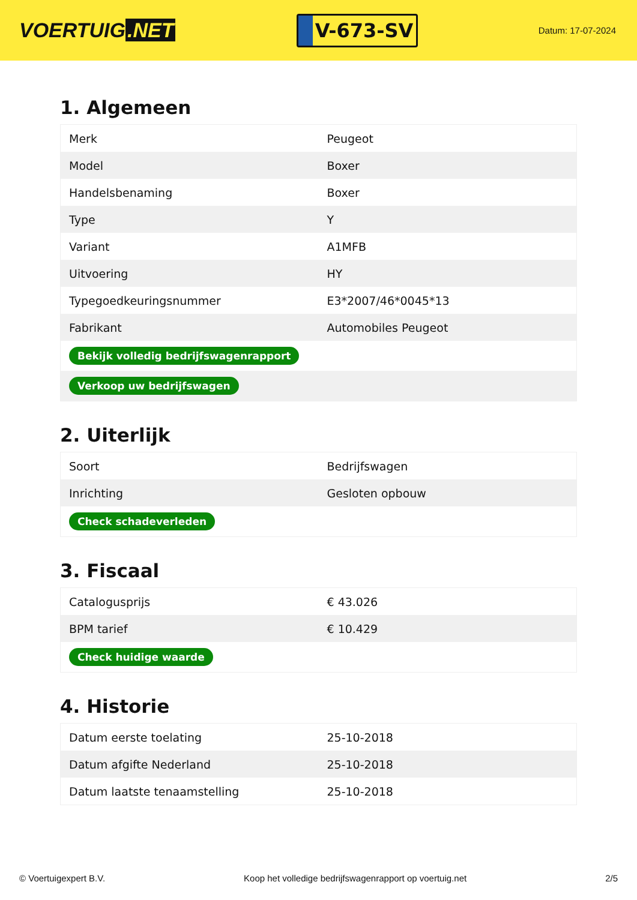VOERTUIG.NET
V-673-SV
Datum: 17-07-2024
1. Algemeen
| Merk | Peugeot |
| Model | Boxer |
| Handelsbenaming | Boxer |
| Type | Y |
| Variant | A1MFB |
| Uitvoering | HY |
| Typegoedkeuringsnummer | E3*2007/46*0045*13 |
| Fabrikant | Automobiles Peugeot |
| Bekijk volledig bedrijfswagenrapport | |
| Verkoop uw bedrijfswagen | |
2. Uiterlijk
| Soort | Bedrijfswagen |
| Inrichting | Gesloten opbouw |
| Check schadeverleden | |
3. Fiscaal
| Catalogusprijs | € 43.026 |
| BPM tarief | € 10.429 |
| Check huidige waarde | |
4. Historie
| Datum eerste toelating | 25-10-2018 |
| Datum afgifte Nederland | 25-10-2018 |
| Datum laatste tenaamstelling | 25-10-2018 |
© Voertuigexpert B.V. Koop het volledige bedrijfswagenrapport op voertuig.net 2/5